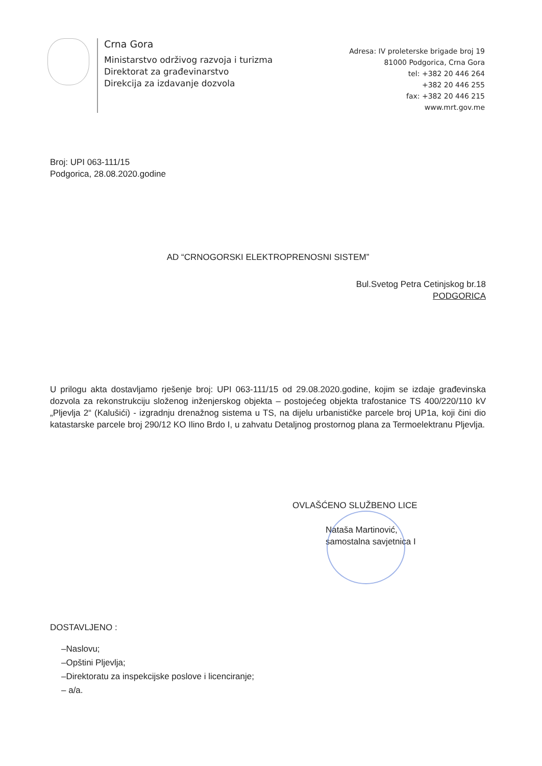Crna Gora
Ministarstvo održivog razvoja i turizma
Direktorat za građevinarstvo
Direkcija za izdavanje dozvola
Adresa: IV proleterske brigade broj 19
81000 Podgorica, Crna Gora
tel: +382 20 446 264
+382 20 446 255
fax: +382 20 446 215
www.mrt.gov.me
Broj: UPI 063-111/15
Podgorica, 28.08.2020.godine
AD “CRNOGORSKI ELEKTROPRENOSNI SISTEM”
Bul.Svetog Petra Cetinjskog br.18
PODGORICA
U prilogu akta dostavljamo rješenje broj: UPI 063-111/15 od 29.08.2020.godine, kojim se izdaje građevinska dozvola za rekonstrukciju složenog inženjerskog objekta – postojećeg objekta trafostanice TS 400/220/110 kV „Pljevlja 2“ (Kalušići) - izgradnju drenažnog sistema u TS, na dijelu urbanističke parcele broj UP1a, koji čini dio katastarske parcele broj 290/12 KO Ilino Brdo I, u zahvatu Detaljnog prostornog plana za Termoelektranu Pljevlja.
OVLAŠĆENO SLUŽBENO LICE
Nataša Martinović,
samostalna savjetnica I
DOSTAVLJENO :
–Naslovu;
–Opštini Pljevlja;
–Direktoratu za inspekcijske poslove i licenciranje;
– a/a.